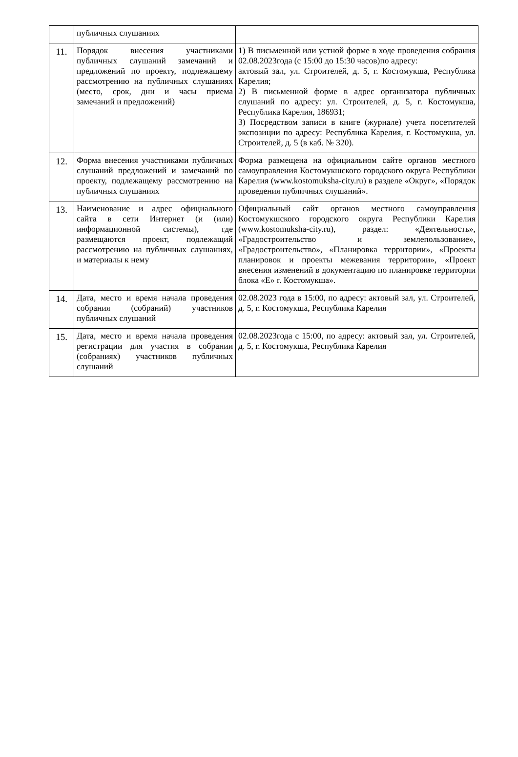| | публичных слушаниях | |
| 11. | Порядок внесения участниками публичных слушаний замечаний и предложений по проекту, подлежащему рассмотрению на публичных слушаниях (место, срок, дни и часы приема замечаний и предложений) | 1) В письменной или устной форме в ходе проведения собрания 02.08.2023года (с 15:00 до 15:30 часов)по адресу: актовый зал, ул. Строителей, д. 5, г. Костомукша, Республика Карелия; 2) В письменной форме в адрес организатора публичных слушаний по адресу: ул. Строителей, д. 5, г. Костомукша, Республика Карелия, 186931; 3) Посредством записи в книге (журнале) учета посетителей экспозиции по адресу: Республика Карелия, г. Костомукша, ул. Строителей, д. 5 (в каб. № 320). |
| 12. | Форма внесения участниками публичных слушаний предложений и замечаний по проекту, подлежащему рассмотрению на публичных слушаниях | Форма размещена на официальном сайте органов местного самоуправления Костомукшского городского округа Республики Карелия (www.kostomuksha-city.ru) в разделе «Округ», «Порядок проведения публичных слушаний». |
| 13. | Наименование и адрес официального сайта в сети Интернет (и (или) информационной системы), где размещаются проект, подлежащий рассмотрению на публичных слушаниях, и материалы к нему | Официальный сайт органов местного самоуправления Костомукшского городского округа Республики Карелия (www.kostomuksha-city.ru), раздел: «Деятельность», «Градостроительство и землепользование», «Градостроительство», «Планировка территории», «Проекты планировок и проекты межевания территории», «Проект внесения изменений в документацию по планировке территории блока «Е» г. Костомукша». |
| 14. | Дата, место и время начала проведения собрания (собраний) участников публичных слушаний | 02.08.2023 года в 15:00, по адресу: актовый зал, ул. Строителей, д. 5, г. Костомукша, Республика Карелия |
| 15. | Дата, место и время начала проведения регистрации для участия в собрании (собраниях) участников публичных слушаний | 02.08.2023года с 15:00, по адресу: актовый зал, ул. Строителей, д. 5, г. Костомукша, Республика Карелия |